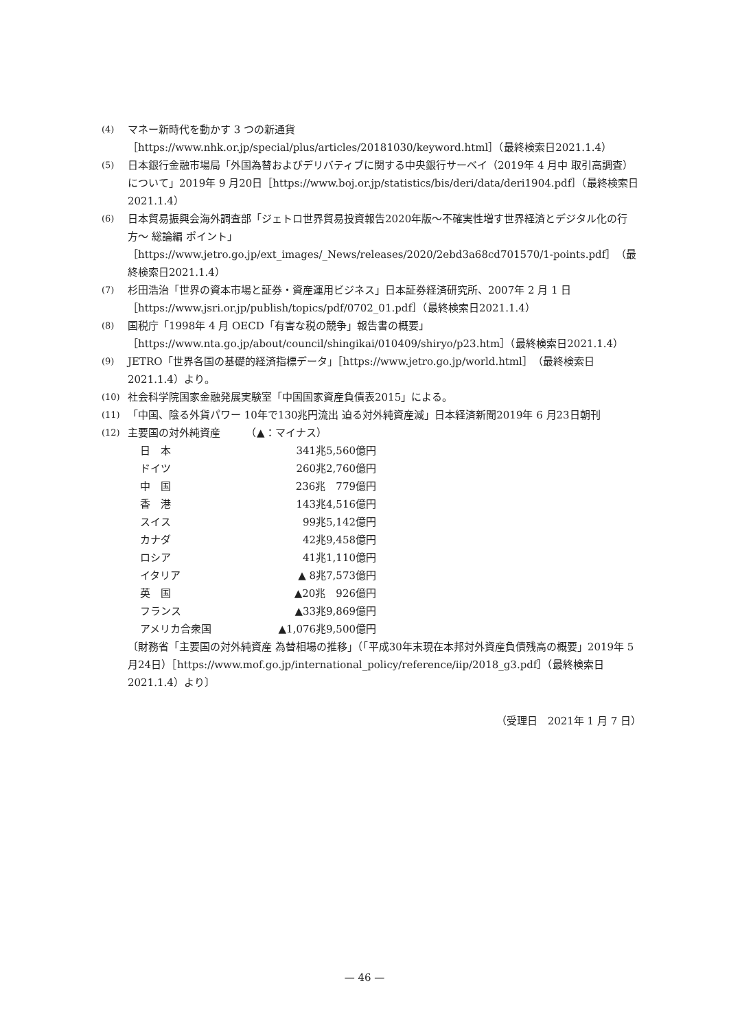(4) マネー新時代を動かす 3 つの新通貨［https://www.nhk.or.jp/special/plus/articles/20181030/keyword.html］（最終検索日2021.1.4）
(5) 日本銀行金融市場局「外国為替およびデリバティブに関する中央銀行サーベイ（2019年 4 月中 取引高調査）について」2019年 9 月20日［https://www.boj.or.jp/statistics/bis/deri/data/deri1904.pdf］（最終検索日2021.1.4）
(6) 日本貿易振興会海外調査部「ジェトロ世界貿易投資報告2020年版〜不確実性増す世界経済とデジタル化の行方〜 総論編 ポイント」［https://www.jetro.go.jp/ext_images/_News/releases/2020/2ebd3a68cd701570/1-points.pdf］（最終検索日2021.1.4）
(7) 杉田浩治「世界の資本市場と証券・資産運用ビジネス」日本証券経済研究所、2007年 2 月 1 日［https://www.jsri.or.jp/publish/topics/pdf/0702_01.pdf］（最終検索日2021.1.4）
(8) 国税庁「1998年 4 月 OECD「有害な税の競争」報告書の概要」［https://www.nta.go.jp/about/council/shingikai/010409/shiryo/p23.htm］（最終検索日2021.1.4）
(9) JETRO「世界各国の基礎的経済指標データ」［https://www.jetro.go.jp/world.html］（最終検索日2021.1.4）より。
(10) 社会科学院国家金融発展実験室「中国国家資産負債表2015」による。
(11) 「中国、陰る外貨パワー 10年で130兆円流出 迫る対外純資産減」日本経済新聞2019年 6 月23日朝刊
(12) 主要国の対外純資産　　　（▲：マイナス）
| 日 本 | 341兆5,560億円 |
| ドイツ | 260兆2,760億円 |
| 中 国 | 236兆 779億円 |
| 香 港 | 143兆4,516億円 |
| スイス | 99兆5,142億円 |
| カナダ | 42兆9,458億円 |
| ロシア | 41兆1,110億円 |
| イタリア | ▲ 8兆7,573億円 |
| 英 国 | ▲20兆 926億円 |
| フランス | ▲33兆9,869億円 |
| アメリカ合衆国 | ▲1,076兆9,500億円 |
〔財務省「主要国の対外純資産 為替相場の推移」（「平成30年末現在本邦対外資産負債残高の概要」2019年 5 月24日）［https://www.mof.go.jp/international_policy/reference/iip/2018_g3.pdf］（最終検索日2021.1.4）より〕
（受理日　2021年 1 月 7 日）
— 46 —